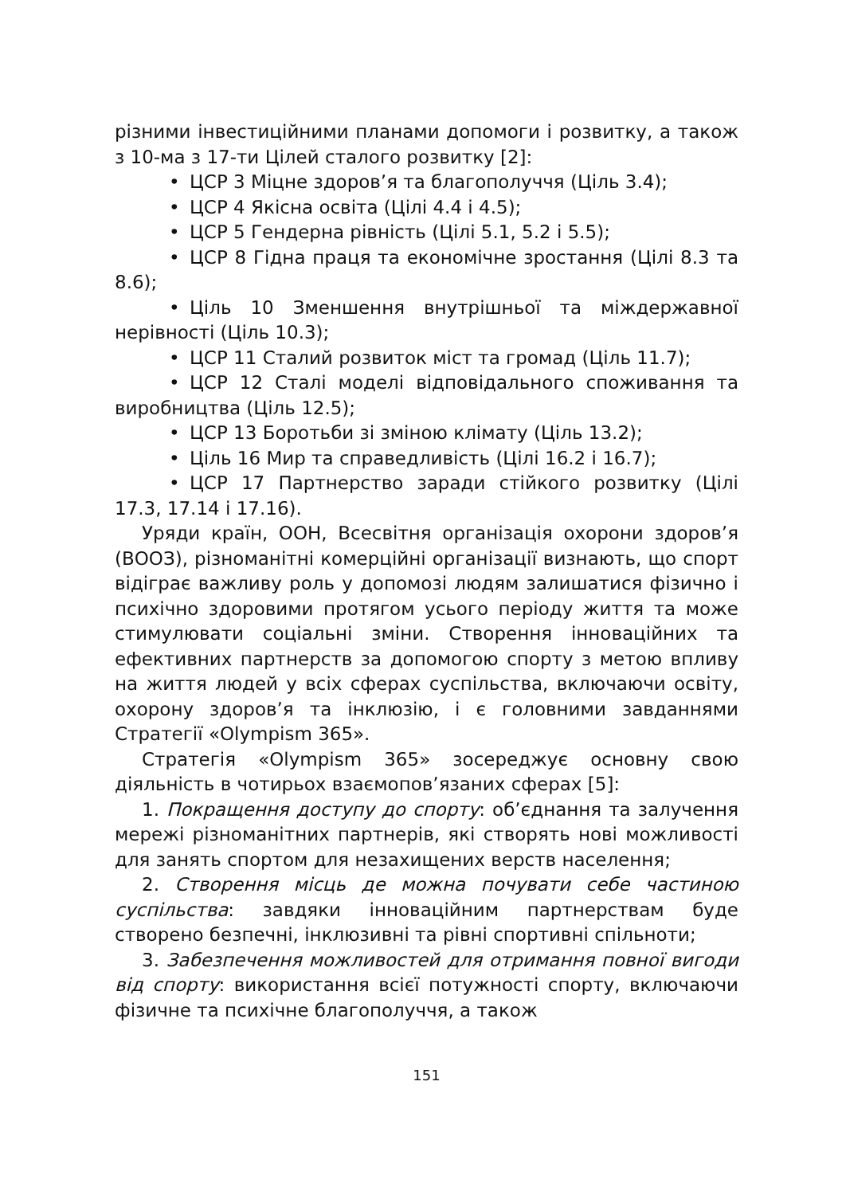різними інвестиційними планами допомоги і розвитку, а також з 10-ма з 17-ти Цілей сталого розвитку [2]:
• ЦСР 3 Міцне здоров’я та благополуччя (Ціль 3.4);
• ЦСР 4 Якісна освіта (Цілі 4.4 і 4.5);
• ЦСР 5 Гендерна рівність (Цілі 5.1, 5.2 і 5.5);
• ЦСР 8 Гідна праця та економічне зростання (Цілі 8.3 та 8.6);
• Ціль 10 Зменшення внутрішньої та міждержавної нерівності (Ціль 10.3);
• ЦСР 11 Сталий розвиток міст та громад (Ціль 11.7);
• ЦСР 12 Сталі моделі відповідального споживання та виробництва (Ціль 12.5);
• ЦСР 13 Боротьби зі зміною клімату (Ціль 13.2);
• Ціль 16 Мир та справедливість (Цілі 16.2 і 16.7);
• ЦСР 17 Партнерство заради стійкого розвитку (Цілі 17.3, 17.14 і 17.16).
Уряди країн, ООН, Всесвітня організація охорони здоров’я (ВООЗ), різноманітні комерційні організації визнають, що спорт відіграє важливу роль у допомозі людям залишатися фізично і психічно здоровими протягом усього періоду життя та може стимулювати соціальні зміни. Створення інноваційних та ефективних партнерств за допомогою спорту з метою впливу на життя людей у всіх сферах суспільства, включаючи освіту, охорону здоров’я та інклюзію, і є головними завданнями Стратегії «Olympism 365».
Стратегія «Olympism 365» зосереджує основну свою діяльність в чотирьох взаємопов’язаних сферах [5]:
1. Покращення доступу до спорту: об’єднання та залучення мережі різноманітних партнерів, які створять нові можливості для занять спортом для незахищених верств населення;
2. Створення місць де можна почувати себе частиною суспільства: завдяки інноваційним партнерствам буде створено безпечні, інклюзивні та рівні спортивні спільноти;
3. Забезпечення можливостей для отримання повної вигоди від спорту: використання всієї потужності спорту, включаючи фізичне та психічне благополуччя, а також
151